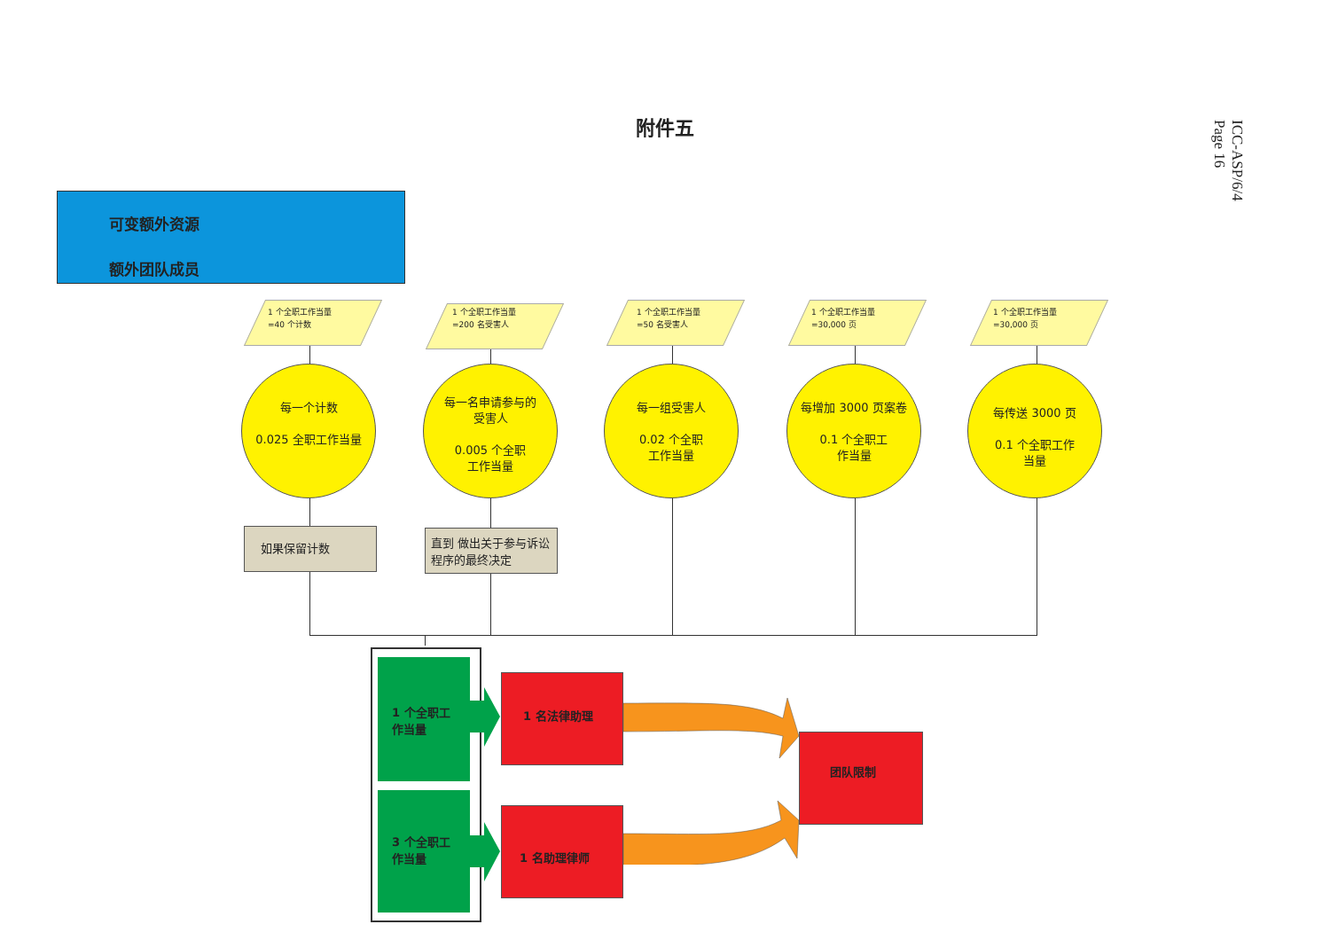附件五
ICC-ASP/6/4
Page 16
可变额外资源
额外团队成员
1 个全职工作当量
=40 个计数
1 个全职工作当量
=200 名受害人
1 个全职工作当量
=50 名受害人
1 个全职工作当量
=30,000 页
1 个全职工作当量
=30,000 页
每一个计数
0.025 全职工作当量
每一名申请参与的
受害人
0.005 个全职
工作当量
每一组受害人
0.02 个全职
工作当量
每增加 3000 页案卷
0.1 个全职工
作当量
每传送 3000 页
0.1 个全职工作
当量
如果保留计数
直到 做出关于参与诉讼程序的最终决定
1 个全职工
作当量
3 个全职工
作当量
1 名法律助理
1 名助理律师
团队限制